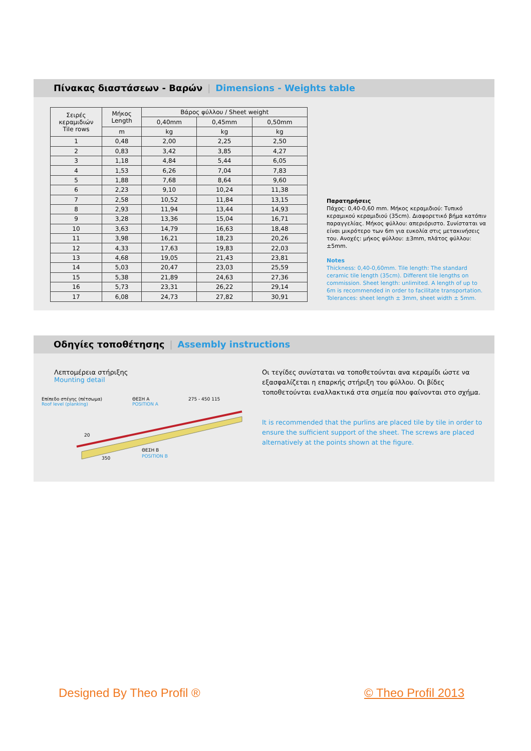Πίνακας διαστάσεων - Βαρών | Dimensions - Weights table
| Σειρές κεραμιδιών Tile rows | Μήκος Length | Βάρος φύλλου / Sheet weight | | |
| --- | --- | --- | --- | --- |
| | | 0,40mm | 0,45mm | 0,50mm |
| | m | kg | kg | kg |
| 1 | 0,48 | 2,00 | 2,25 | 2,50 |
| 2 | 0,83 | 3,42 | 3,85 | 4,27 |
| 3 | 1,18 | 4,84 | 5,44 | 6,05 |
| 4 | 1,53 | 6,26 | 7,04 | 7,83 |
| 5 | 1,88 | 7,68 | 8,64 | 9,60 |
| 6 | 2,23 | 9,10 | 10,24 | 11,38 |
| 7 | 2,58 | 10,52 | 11,84 | 13,15 |
| 8 | 2,93 | 11,94 | 13,44 | 14,93 |
| 9 | 3,28 | 13,36 | 15,04 | 16,71 |
| 10 | 3,63 | 14,79 | 16,63 | 18,48 |
| 11 | 3,98 | 16,21 | 18,23 | 20,26 |
| 12 | 4,33 | 17,63 | 19,83 | 22,03 |
| 13 | 4,68 | 19,05 | 21,43 | 23,81 |
| 14 | 5,03 | 20,47 | 23,03 | 25,59 |
| 15 | 5,38 | 21,89 | 24,63 | 27,36 |
| 16 | 5,73 | 23,31 | 26,22 | 29,14 |
| 17 | 6,08 | 24,73 | 27,82 | 30,91 |
Παρατηρήσεις
Πάχος: 0,40-0,60 mm. Μήκος κεραμιδιού: Τυπικό κεραμικού κεραμιδιού (35cm). Διαφορετικό βήμα κατόπιν παραγγελίας. Μήκος φύλλου: απεριόριστο. Συνίσταται να είναι μικρότερο των 6m για ευκολία στις μετακινήσεις του. Ανοχές: μήκος φύλλου: ±3mm, πλάτος φύλλου: ±5mm.
Notes
Thickness: 0,40-0,60mm. Tile length: The standard ceramic tile length (35cm). Different tile lengths on commission. Sheet length: unlimited. A length of up to 6m is recommended in order to facilitate transportation. Tolerances: sheet length ± 3mm, sheet width ± 5mm.
Οδηγίες τοποθέτησης | Assembly instructions
Λεπτομέρεια στήριξης
Mounting detail
Επίπεδο στέγης (πέτσωμα)
Roof level (planking) ΘΕΣΗ A
POSITION A 275 - 450 115
350
ΘΕΣΗ B
POSITION B
20
Οι τεγίδες συνίσταται να τοποθετούνται ανα κεραμίδι ώστε να εξασφαλίζεται η επαρκής στήριξη του φύλλου. Οι βίδες τοποθετούνται εναλλακτικά στα σημεία που φαίνονται στο σχήμα.
It is recommended that the purlins are placed tile by tile in order to ensure the sufficient support of the sheet. The screws are placed alternatively at the points shown at the figure.
Designed By Theo Profil ® © Theo Profil 2013